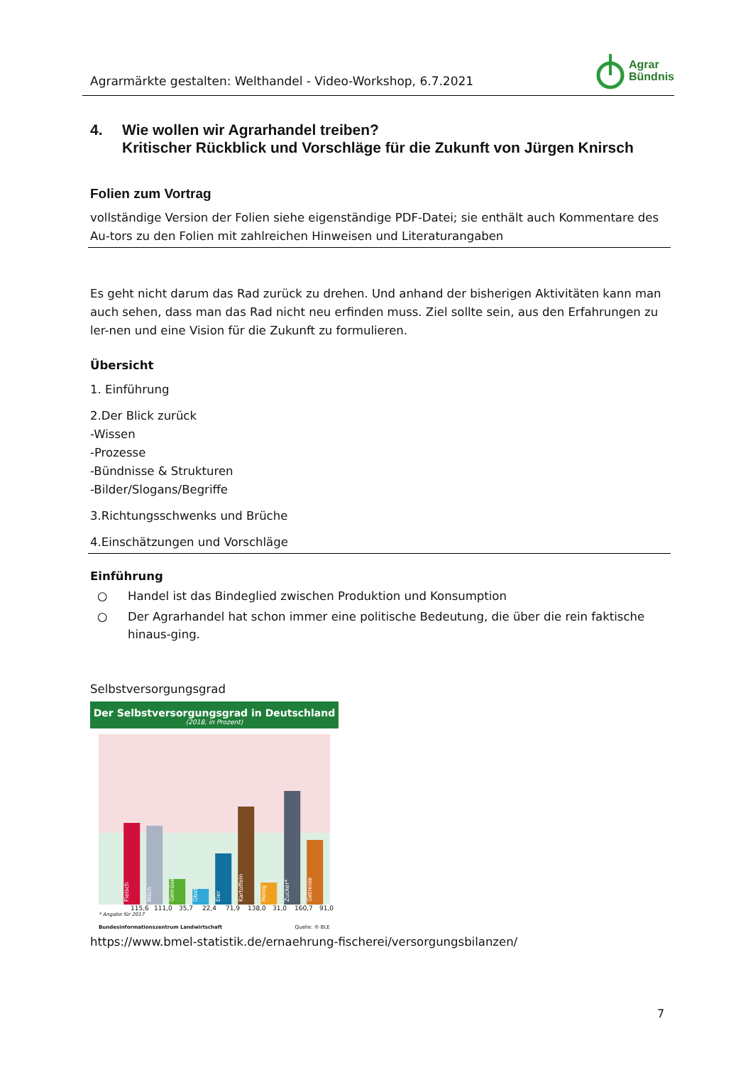Agrarmärkte gestalten: Welthandel - Video-Workshop, 6.7.2021
Agrar
Bündnis
4. Wie wollen wir Agrarhandel treiben?
Kritischer Rückblick und Vorschläge für die Zukunft von Jürgen Knirsch
Folien zum Vortrag
vollständige Version der Folien siehe eigenständige PDF-Datei; sie enthält auch Kommentare des Au-tors zu den Folien mit zahlreichen Hinweisen und Literaturangaben
Es geht nicht darum das Rad zurück zu drehen. Und anhand der bisherigen Aktivitäten kann man auch sehen, dass man das Rad nicht neu erfinden muss. Ziel sollte sein, aus den Erfahrungen zu ler-nen und eine Vision für die Zukunft zu formulieren.
Übersicht
1. Einführung
2.Der Blick zurück
-Wissen
-Prozesse
-Bündnisse & Strukturen
-Bilder/Slogans/Begriffe
3.Richtungsschwenks und Brüche
4.Einschätzungen und Vorschläge
Einführung
○ Handel ist das Bindeglied zwischen Produktion und Konsumption
○ Der Agrarhandel hat schon immer eine politische Bedeutung, die über die rein faktische hinaus-ging.
Selbstversorgungsgrad
Der Selbstversorgungsgrad in Deutschland
(2018, in Prozent)
Fleisch
Milch
Gemüse
Obst
Eier
Kartoffeln
Honig
Zucker*
Getreide
115,6 111,0 35,7 22,4 71,9 138,0 31,0 160,7 91,0
* Angabe für 2017
Bundesinformationszentrum Landwirtschaft Quelle: © BLE
https://www.bmel-statistik.de/ernaehrung-fischerei/versorgungsbilanzen/
7